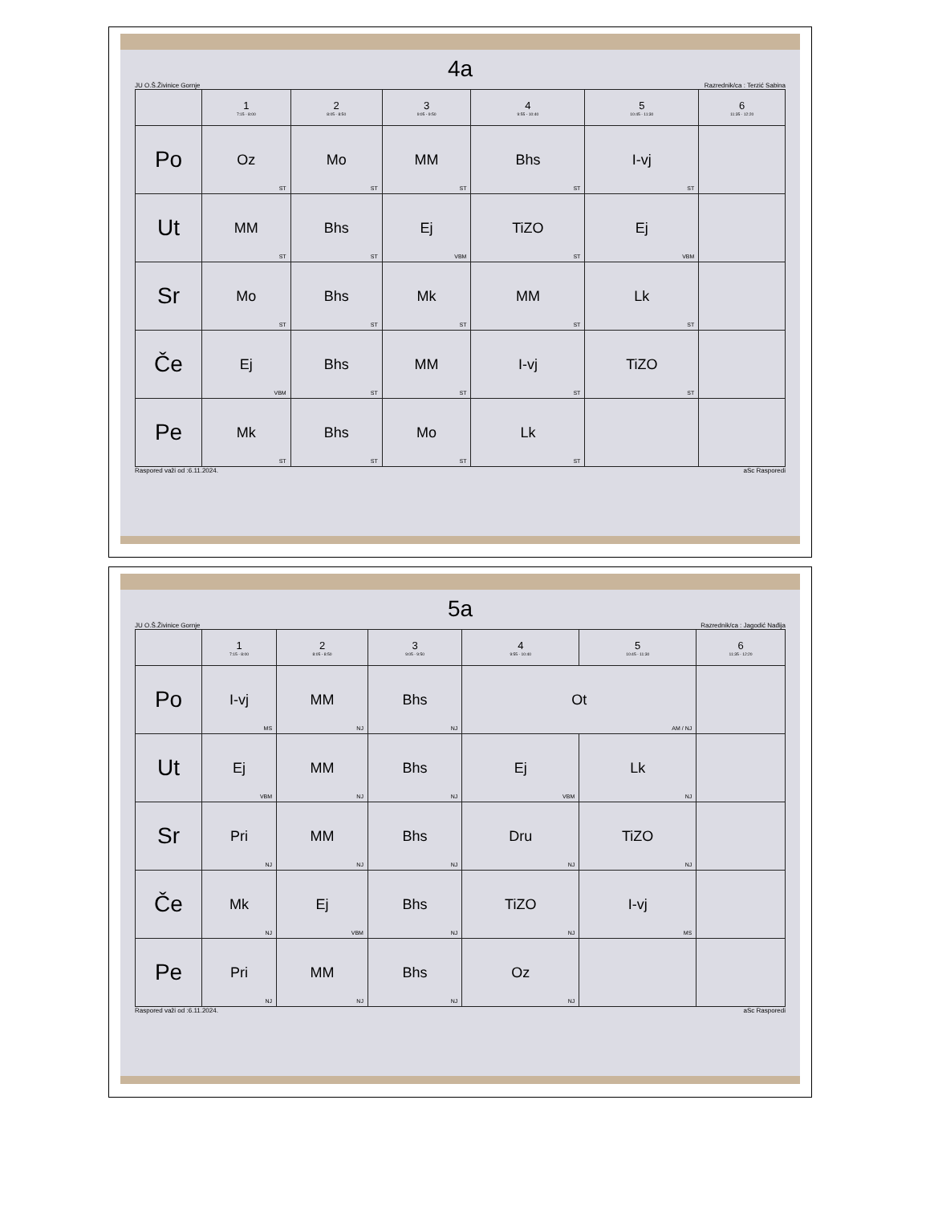4a
JU O.Š.Živinice Gornje Razrednik/ca : Terzić Sabina
| | 1 7:15 - 8:00 | 2 8:05 - 8:50 | 3 9:05 - 9:50 | 4 9:55 - 10:40 | 5 10:45 - 11:30 | 6 11:35 - 12:20 |
| --- | --- | --- | --- | --- | --- | --- |
| Po | Oz ST | Mo ST | MM ST | Bhs ST | I-vj ST | |
| Ut | MM ST | Bhs ST | Ej VBM | TiZO ST | Ej VBM | |
| Sr | Mo ST | Bhs ST | Mk ST | MM ST | Lk ST | |
| Če | Ej VBM | Bhs ST | MM ST | I-vj ST | TiZO ST | |
| Pe | Mk ST | Bhs ST | Mo ST | Lk ST | | |
Raspored važi od :6.11.2024. aSc Rasporedi
5a
JU O.Š.Živinice Gornje Razrednik/ca : Jagodić Nađija
| | 1 7:15 - 8:00 | 2 8:05 - 8:50 | 3 9:05 - 9:50 | 4 9:55 - 10:40 | 5 10:45 - 11:30 | 6 11:35 - 12:20 |
| --- | --- | --- | --- | --- | --- | --- |
| Po | I-vj MS | MM NJ | Bhs NJ | Ot AM / NJ | | |
| Ut | Ej VBM | MM NJ | Bhs NJ | Ej VBM | Lk NJ | |
| Sr | Pri NJ | MM NJ | Bhs NJ | Dru NJ | TiZO NJ | |
| Če | Mk NJ | Ej VBM | Bhs NJ | TiZO NJ | I-vj MS | |
| Pe | Pri NJ | MM NJ | Bhs NJ | Oz NJ | | |
Raspored važi od :6.11.2024. aSc Rasporedi